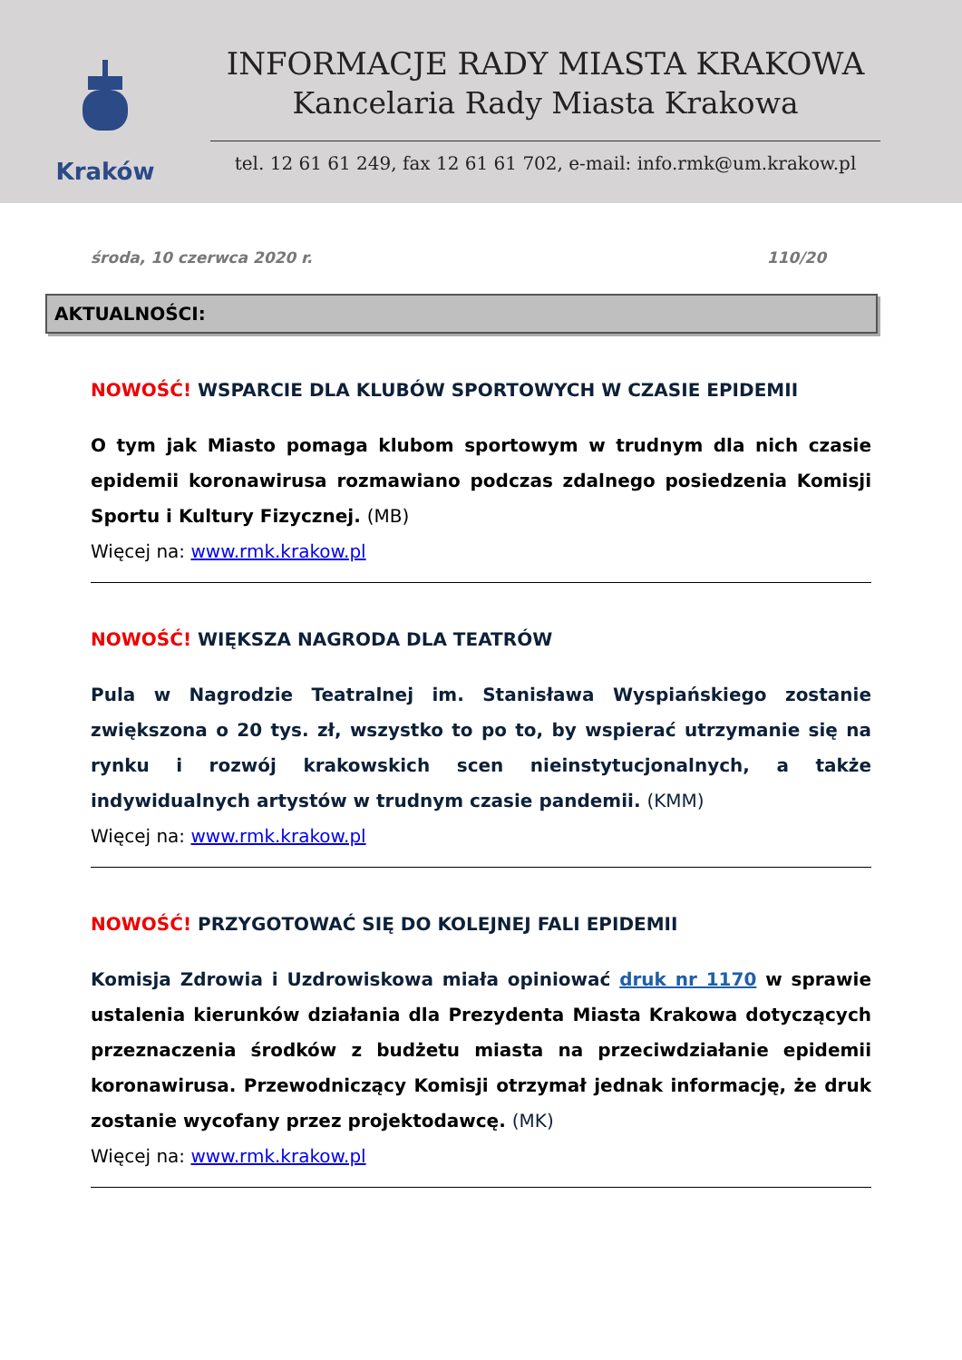Kraków
INFORMACJE RADY MIASTA KRAKOWA
Kancelaria Rady Miasta Krakowa
tel. 12 61 61 249, fax 12 61 61 702, e-mail: info.rmk@um.krakow.pl
środa, 10 czerwca 2020 r. 110/20
AKTUALNOŚCI:
NOWOŚĆ! WSPARCIE DLA KLUBÓW SPORTOWYCH W CZASIE EPIDEMII
O tym jak Miasto pomaga klubom sportowym w trudnym dla nich czasie epidemii koronawirusa rozmawiano podczas zdalnego posiedzenia Komisji Sportu i Kultury Fizycznej. (MB)
Więcej na: www.rmk.krakow.pl
NOWOŚĆ! WIĘKSZA NAGRODA DLA TEATRÓW
Pula w Nagrodzie Teatralnej im. Stanisława Wyspiańskiego zostanie zwiększona o 20 tys. zł, wszystko to po to, by wspierać utrzymanie się na rynku i rozwój krakowskich scen nieinstytucjonalnych, a także indywidualnych artystów w trudnym czasie pandemii. (KMM)
Więcej na: www.rmk.krakow.pl
NOWOŚĆ! PRZYGOTOWAĆ SIĘ DO KOLEJNEJ FALI EPIDEMII
Komisja Zdrowia i Uzdrowiskowa miała opiniować druk nr 1170 w sprawie ustalenia kierunków działania dla Prezydenta Miasta Krakowa dotyczących przeznaczenia środków z budżetu miasta na przeciwdziałanie epidemii koronawirusa. Przewodniczący Komisji otrzymał jednak informację, że druk zostanie wycofany przez projektodawcę. (MK)
Więcej na: www.rmk.krakow.pl